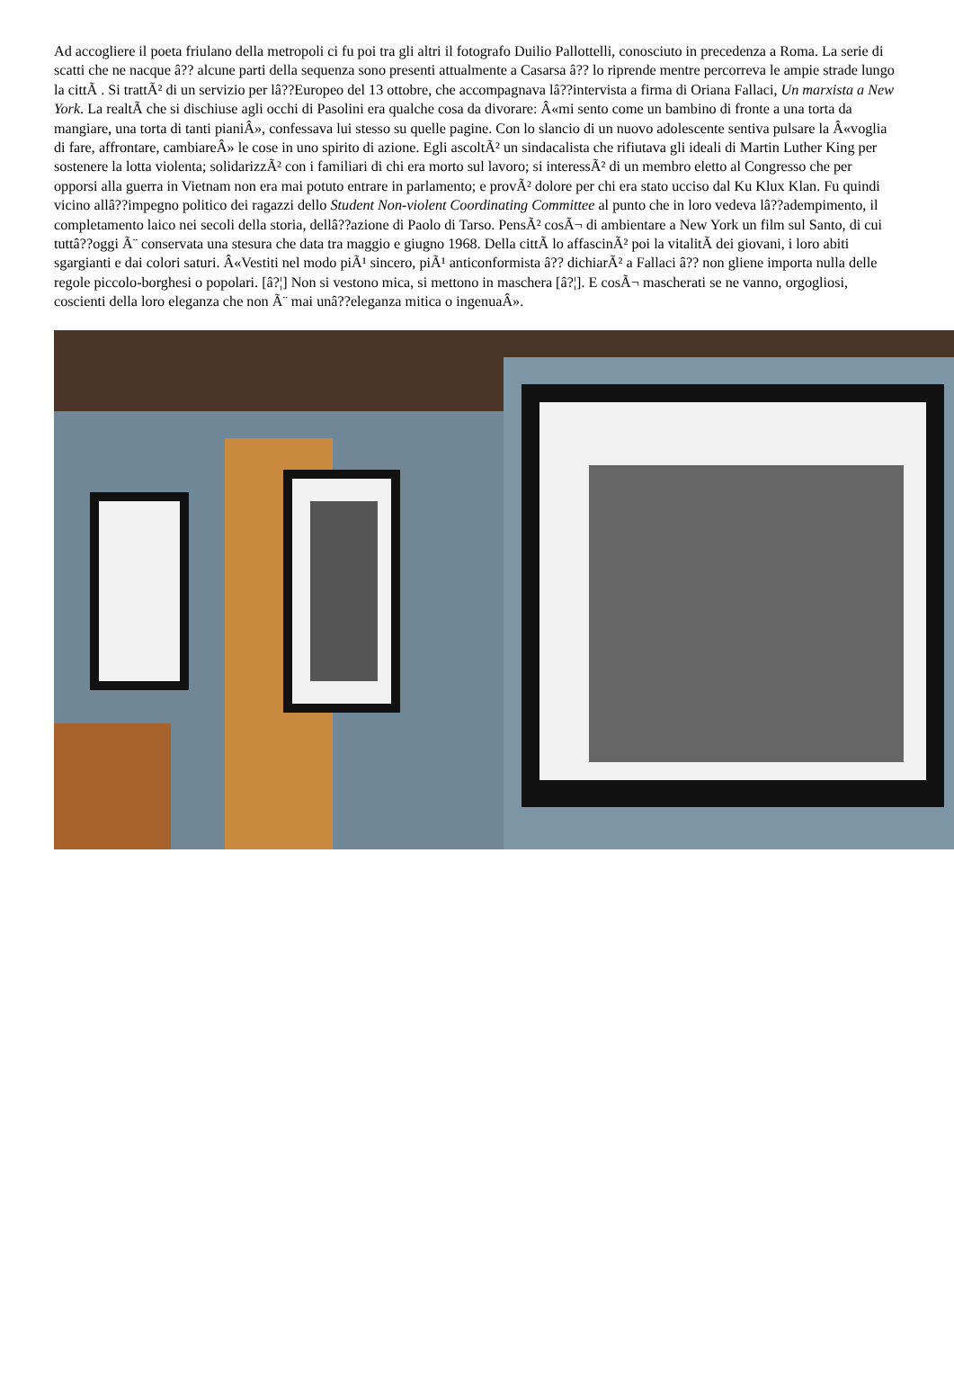Ad accogliere il poeta friulano della metropoli ci fu poi tra gli altri il fotografo Duilio Pallottelli, conosciuto in precedenza a Roma. La serie di scatti che ne nacque â?? alcune parti della sequenza sono presenti attualmente a Casarsa â?? lo riprende mentre percorreva le ampie strade lungo la cittÃ . Si trattÃ² di un servizio per lâ??Europeo del 13 ottobre, che accompagnava lâ??intervista a firma di Oriana Fallaci, Un marxista a New York. La realtÃ che si dischiuse agli occhi di Pasolini era qualche cosa da divorare: Â«mi sento come un bambino di fronte a una torta da mangiare, una torta di tanti pianiÂ», confessava lui stesso su quelle pagine. Con lo slancio di un nuovo adolescente sentiva pulsare la Â«voglia di fare, affrontare, cambiareÂ» le cose in uno spirito di azione. Egli ascoltÃ² un sindacalista che rifiutava gli ideali di Martin Luther King per sostenere la lotta violenta; solidarizzÃ² con i familiari di chi era morto sul lavoro; si interessÃ² di un membro eletto al Congresso che per opporsi alla guerra in Vietnam non era mai potuto entrare in parlamento; e provÃ² dolore per chi era stato ucciso dal Ku Klux Klan. Fu quindi vicino allâ??impegno politico dei ragazzi dello Student Non-violent Coordinating Committee al punto che in loro vedeva lâ??adempimento, il completamento laico nei secoli della storia, dellâ??azione di Paolo di Tarso. PensÃ² cosÃ¬ di ambientare a New York un film sul Santo, di cui tuttâ??oggi Ã¨ conservata una stesura che data tra maggio e giugno 1968. Della cittÃ lo affascinÃ² poi la vitalitÃ dei giovani, i loro abiti sgargianti e dai colori saturi. Â«Vestiti nel modo piÃ¹ sincero, piÃ¹ anticonformista â?? dichiarÃ² a Fallaci â?? non gliene importa nulla delle regole piccolo-borghesi o popolari. [â?¦] Non si vestono mica, si mettono in maschera [â?¦]. E cosÃ¬ mascherati se ne vanno, orgogliosi, coscienti della loro eleganza che non Ã¨ mai unâ??eleganza mitica o ingenuaÂ».